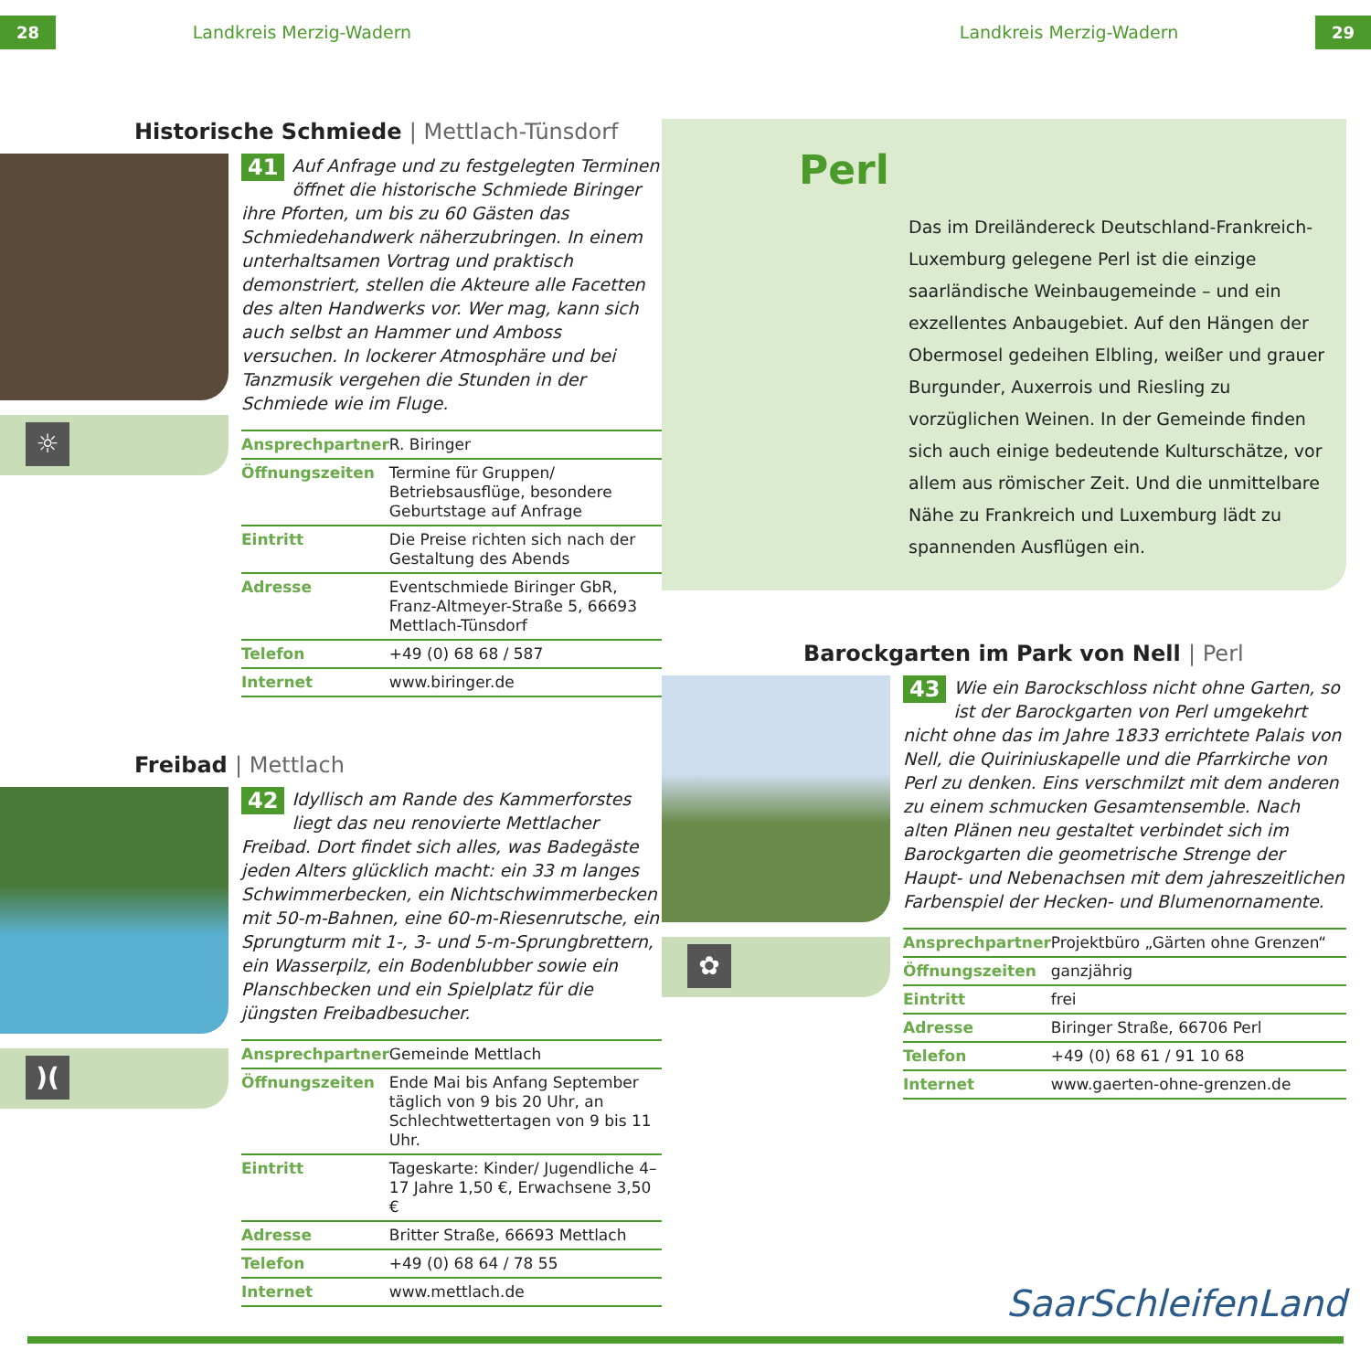28 Landkreis Merzig-Wadern Landkreis Merzig-Wadern 29
Historische Schmiede | Mettlach-Tünsdorf
☼
41 Auf Anfrage und zu festgelegten Terminen öffnet die historische Schmiede Biringer ihre Pforten, um bis zu 60 Gästen das Schmiedehandwerk näherzubringen. In einem unterhaltsamen Vortrag und praktisch demonstriert, stellen die Akteure alle Facetten des alten Handwerks vor. Wer mag, kann sich auch selbst an Hammer und Amboss versuchen. In lockerer Atmosphäre und bei Tanzmusik vergehen die Stunden in der Schmiede wie im Fluge.
| Ansprechpartner | R. Biringer |
| Öffnungszeiten | Termine für Gruppen/ Betriebsausflüge, besondere Geburtstage auf Anfrage |
| Eintritt | Die Preise richten sich nach der Gestaltung des Abends |
| Adresse | Eventschmiede Biringer GbR, Franz-Altmeyer-Straße 5, 66693 Mettlach-Tünsdorf |
| Telefon | +49 (0) 68 68 / 587 |
| Internet | www.biringer.de |
Freibad | Mettlach
)(
42 Idyllisch am Rande des Kammerforstes liegt das neu renovierte Mettlacher Freibad. Dort findet sich alles, was Badegäste jeden Alters glücklich macht: ein 33 m langes Schwimmerbecken, ein Nichtschwimmerbecken mit 50-m-Bahnen, eine 60-m-Riesenrutsche, ein Sprungturm mit 1-, 3- und 5-m-Sprungbrettern, ein Wasserpilz, ein Bodenblubber sowie ein Planschbecken und ein Spielplatz für die jüngsten Freibadbesucher.
| Ansprechpartner | Gemeinde Mettlach |
| Öffnungszeiten | Ende Mai bis Anfang September täglich von 9 bis 20 Uhr, an Schlechtwettertagen von 9 bis 11 Uhr. |
| Eintritt | Tageskarte: Kinder/ Jugendliche 4–17 Jahre 1,50 €, Erwachsene 3,50 € |
| Adresse | Britter Straße, 66693 Mettlach |
| Telefon | +49 (0) 68 64 / 78 55 |
| Internet | www.mettlach.de |
Perl
Das im Dreiländereck Deutschland-Frankreich-Luxemburg gelegene Perl ist die einzige saarländische Weinbaugemeinde – und ein exzellentes Anbaugebiet. Auf den Hängen der Obermosel gedeihen Elbling, weißer und grauer Burgunder, Auxerrois und Riesling zu vorzüglichen Weinen. In der Gemeinde finden sich auch einige bedeutende Kulturschätze, vor allem aus römischer Zeit. Und die unmittelbare Nähe zu Frankreich und Luxemburg lädt zu spannenden Ausflügen ein.
Barockgarten im Park von Nell | Perl
✿
43 Wie ein Barockschloss nicht ohne Garten, so ist der Barockgarten von Perl umgekehrt nicht ohne das im Jahre 1833 errichtete Palais von Nell, die Quiriniuskapelle und die Pfarrkirche von Perl zu denken. Eins verschmilzt mit dem anderen zu einem schmucken Gesamtensemble. Nach alten Plänen neu gestaltet verbindet sich im Barockgarten die geometrische Strenge der Haupt- und Nebenachsen mit dem jahreszeitlichen Farbenspiel der Hecken- und Blumenornamente.
| Ansprechpartner | Projektbüro „Gärten ohne Grenzen“ |
| Öffnungszeiten | ganzjährig |
| Eintritt | frei |
| Adresse | Biringer Straße, 66706 Perl |
| Telefon | +49 (0) 68 61 / 91 10 68 |
| Internet | www.gaerten-ohne-grenzen.de |
SaarSchleifenLand